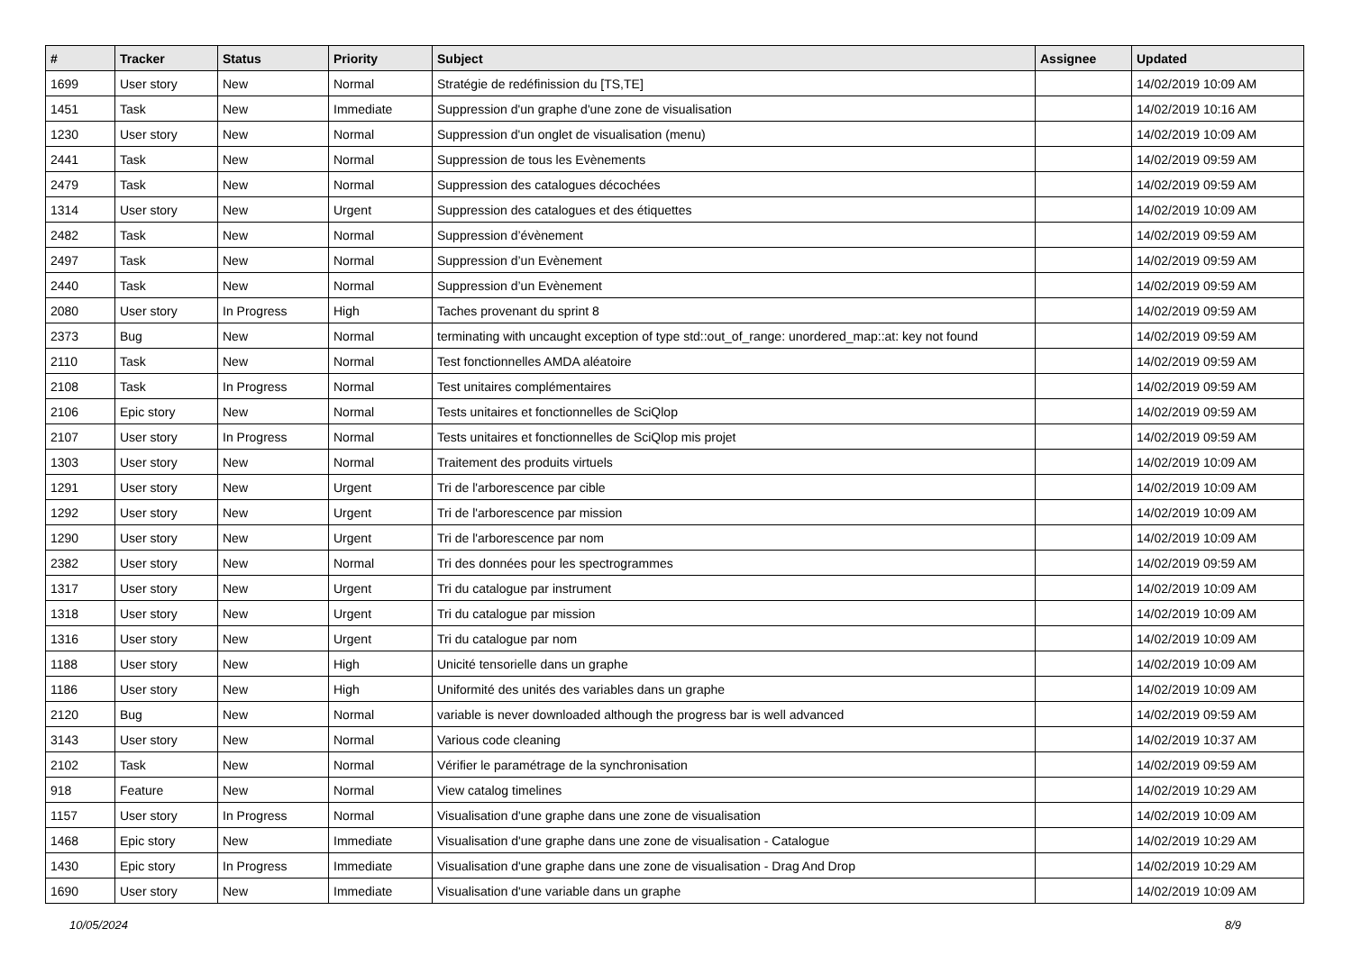| # | Tracker | Status | Priority | Subject | Assignee | Updated |
| --- | --- | --- | --- | --- | --- | --- |
| 1699 | User story | New | Normal | Stratégie de redéfinission du [TS,TE] | | 14/02/2019 10:09 AM |
| 1451 | Task | New | Immediate | Suppression d'un graphe d'une zone de visualisation | | 14/02/2019 10:16 AM |
| 1230 | User story | New | Normal | Suppression d'un onglet de visualisation (menu) | | 14/02/2019 10:09 AM |
| 2441 | Task | New | Normal | Suppression de tous les Evènements | | 14/02/2019 09:59 AM |
| 2479 | Task | New | Normal | Suppression des catalogues décochées | | 14/02/2019 09:59 AM |
| 1314 | User story | New | Urgent | Suppression des catalogues et des étiquettes | | 14/02/2019 10:09 AM |
| 2482 | Task | New | Normal | Suppression d’évènement | | 14/02/2019 09:59 AM |
| 2497 | Task | New | Normal | Suppression d’un Evènement | | 14/02/2019 09:59 AM |
| 2440 | Task | New | Normal | Suppression d’un Evènement | | 14/02/2019 09:59 AM |
| 2080 | User story | In Progress | High | Taches provenant du sprint 8 | | 14/02/2019 09:59 AM |
| 2373 | Bug | New | Normal | terminating with uncaught exception of type std::out_of_range: unordered_map::at: key not found | | 14/02/2019 09:59 AM |
| 2110 | Task | New | Normal | Test fonctionnelles AMDA aléatoire | | 14/02/2019 09:59 AM |
| 2108 | Task | In Progress | Normal | Test unitaires complémentaires | | 14/02/2019 09:59 AM |
| 2106 | Epic story | New | Normal | Tests unitaires et fonctionnelles de SciQlop | | 14/02/2019 09:59 AM |
| 2107 | User story | In Progress | Normal | Tests unitaires et fonctionnelles de SciQlop mis projet | | 14/02/2019 09:59 AM |
| 1303 | User story | New | Normal | Traitement des produits virtuels | | 14/02/2019 10:09 AM |
| 1291 | User story | New | Urgent | Tri de l'arborescence par cible | | 14/02/2019 10:09 AM |
| 1292 | User story | New | Urgent | Tri de l'arborescence par mission | | 14/02/2019 10:09 AM |
| 1290 | User story | New | Urgent | Tri de l'arborescence par nom | | 14/02/2019 10:09 AM |
| 2382 | User story | New | Normal | Tri des données pour les spectrogrammes | | 14/02/2019 09:59 AM |
| 1317 | User story | New | Urgent | Tri du catalogue par instrument | | 14/02/2019 10:09 AM |
| 1318 | User story | New | Urgent | Tri du catalogue par mission | | 14/02/2019 10:09 AM |
| 1316 | User story | New | Urgent | Tri du catalogue par nom | | 14/02/2019 10:09 AM |
| 1188 | User story | New | High | Unicité tensorielle dans un graphe | | 14/02/2019 10:09 AM |
| 1186 | User story | New | High | Uniformité des unités des variables dans un graphe | | 14/02/2019 10:09 AM |
| 2120 | Bug | New | Normal | variable is never downloaded although the progress bar is well advanced | | 14/02/2019 09:59 AM |
| 3143 | User story | New | Normal | Various code cleaning | | 14/02/2019 10:37 AM |
| 2102 | Task | New | Normal | Vérifier le paramétrage de la synchronisation | | 14/02/2019 09:59 AM |
| 918 | Feature | New | Normal | View catalog timelines | | 14/02/2019 10:29 AM |
| 1157 | User story | In Progress | Normal | Visualisation d'une graphe dans une zone de visualisation | | 14/02/2019 10:09 AM |
| 1468 | Epic story | New | Immediate | Visualisation d'une graphe dans une zone de visualisation - Catalogue | | 14/02/2019 10:29 AM |
| 1430 | Epic story | In Progress | Immediate | Visualisation d'une graphe dans une zone de visualisation - Drag And Drop | | 14/02/2019 10:29 AM |
| 1690 | User story | New | Immediate | Visualisation d'une variable dans un graphe | | 14/02/2019 10:09 AM |
10/05/2024 8/9